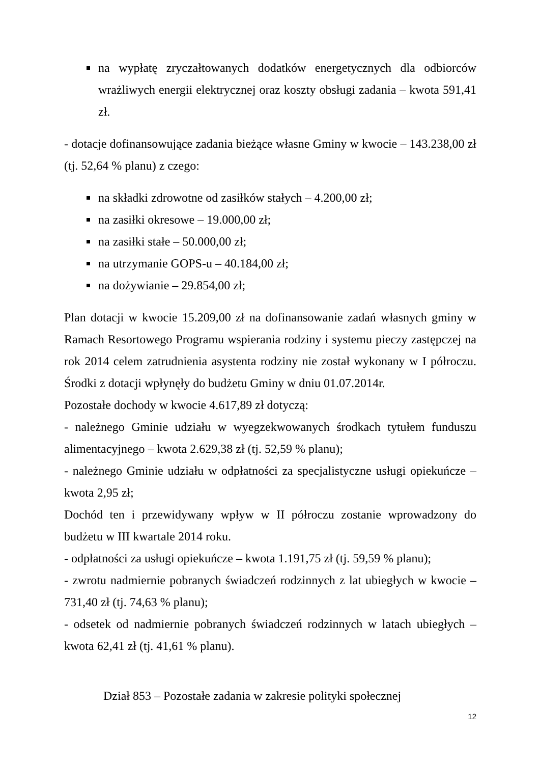na wypłatę zryczałtowanych dodatków energetycznych dla odbiorców wrażliwych energii elektrycznej oraz koszty obsługi zadania – kwota 591,41 zł.
- dotacje dofinansowujące zadania bieżące własne Gminy w kwocie – 143.238,00 zł (tj. 52,64 % planu) z czego:
na składki zdrowotne od zasiłków stałych – 4.200,00 zł;
na zasiłki okresowe – 19.000,00 zł;
na zasiłki stałe – 50.000,00 zł;
na utrzymanie GOPS-u – 40.184,00 zł;
na dożywianie – 29.854,00 zł;
Plan dotacji w kwocie 15.209,00 zł na dofinansowanie zadań własnych gminy w Ramach Resortowego Programu wspierania rodziny i systemu pieczy zastępczej na rok 2014 celem zatrudnienia asystenta rodziny nie został wykonany w I półroczu. Środki z dotacji wpłynęły do budżetu Gminy w dniu 01.07.2014r.
Pozostałe dochody w kwocie 4.617,89 zł dotyczą:
- należnego Gminie udziału w wyegzekwowanych środkach tytułem funduszu alimentacyjnego – kwota 2.629,38 zł (tj. 52,59 % planu);
- należnego Gminie udziału w odpłatności za specjalistyczne usługi opiekuńcze – kwota 2,95 zł;
Dochód ten i przewidywany wpływ w II półroczu zostanie wprowadzony do budżetu w III kwartale 2014 roku.
- odpłatności za usługi opiekuńcze – kwota 1.191,75 zł (tj. 59,59 % planu);
- zwrotu nadmiernie pobranych świadczeń rodzinnych z lat ubiegłych w kwocie – 731,40 zł (tj. 74,63 % planu);
- odsetek od nadmiernie pobranych świadczeń rodzinnych w latach ubiegłych – kwota 62,41 zł (tj. 41,61 % planu).
Dział 853 – Pozostałe zadania w zakresie polityki społecznej
12